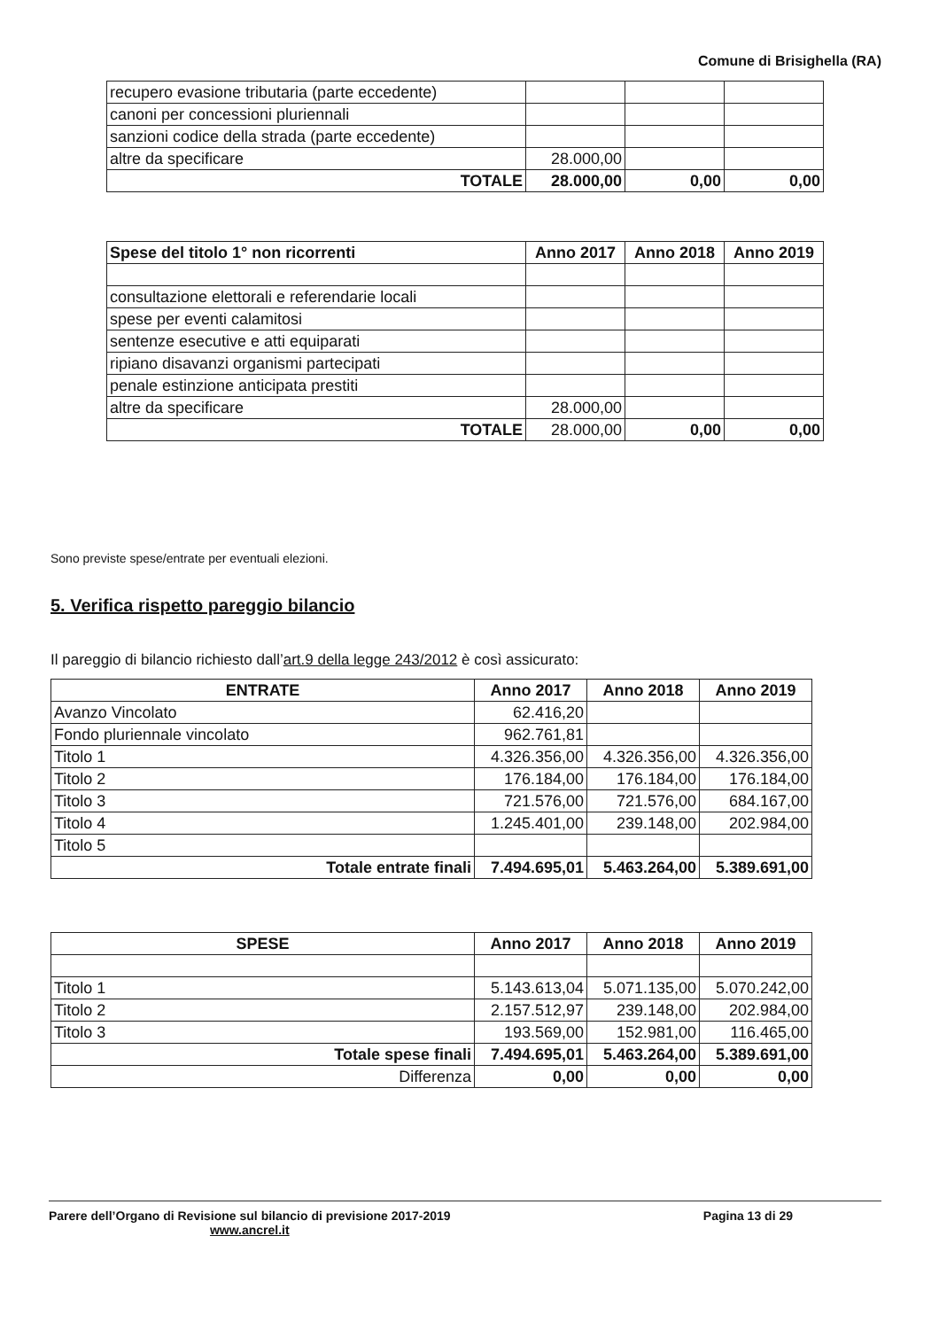Comune di Brisighella (RA)
| recupero evasione tributaria (parte eccedente) | | | |
| canoni per concessioni pluriennali | | | |
| sanzioni codice della strada (parte eccedente) | | | |
| altre da specificare | 28.000,00 | | |
| TOTALE | 28.000,00 | 0,00 | 0,00 |
| Spese del titolo 1° non ricorrenti | Anno 2017 | Anno 2018 | Anno 2019 |
| --- | --- | --- | --- |
| consultazione elettorali e referendarie locali | | | |
| spese per eventi calamitosi | | | |
| sentenze esecutive e atti equiparati | | | |
| ripiano disavanzi organismi partecipati | | | |
| penale estinzione anticipata prestiti | | | |
| altre da specificare | 28.000,00 | | |
| TOTALE | 28.000,00 | 0,00 | 0,00 |
Sono previste spese/entrate per eventuali elezioni.
5. Verifica rispetto pareggio bilancio
Il pareggio di bilancio richiesto dall’art.9 della legge 243/2012 è così assicurato:
| ENTRATE | Anno 2017 | Anno 2018 | Anno 2019 |
| --- | --- | --- | --- |
| Avanzo Vincolato | 62.416,20 | | |
| Fondo pluriennale vincolato | 962.761,81 | | |
| Titolo 1 | 4.326.356,00 | 4.326.356,00 | 4.326.356,00 |
| Titolo 2 | 176.184,00 | 176.184,00 | 176.184,00 |
| Titolo 3 | 721.576,00 | 721.576,00 | 684.167,00 |
| Titolo 4 | 1.245.401,00 | 239.148,00 | 202.984,00 |
| Titolo 5 | | | |
| Totale entrate finali | 7.494.695,01 | 5.463.264,00 | 5.389.691,00 |
| SPESE | Anno 2017 | Anno 2018 | Anno 2019 |
| --- | --- | --- | --- |
| Titolo 1 | 5.143.613,04 | 5.071.135,00 | 5.070.242,00 |
| Titolo 2 | 2.157.512,97 | 239.148,00 | 202.984,00 |
| Titolo 3 | 193.569,00 | 152.981,00 | 116.465,00 |
| Totale spese finali | 7.494.695,01 | 5.463.264,00 | 5.389.691,00 |
| Differenza | 0,00 | 0,00 | 0,00 |
Parere dell’Organo di Revisione sul bilancio di previsione 2017-2019
www.ancrel.it
Pagina 13 di 29